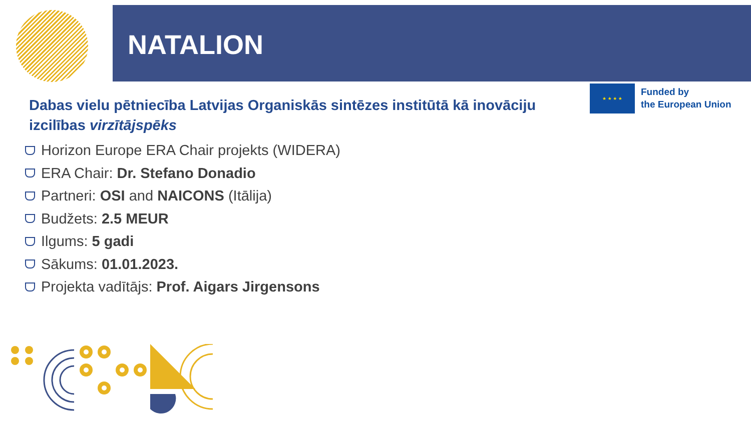NATALION
★ ★ ★ ★
Funded by
the European Union
Dabas vielu pētniecība Latvijas Organiskās sintēzes institūtā kā inovāciju izcilības virzītājspēks
Horizon Europe ERA Chair projekts (WIDERA)
ERA Chair: Dr. Stefano Donadio
Partneri: OSI and NAICONS (Itālija)
Budžets: 2.5 MEUR
Ilgums: 5 gadi
Sākums: 01.01.2023.
Projekta vadītājs: Prof. Aigars Jirgensons